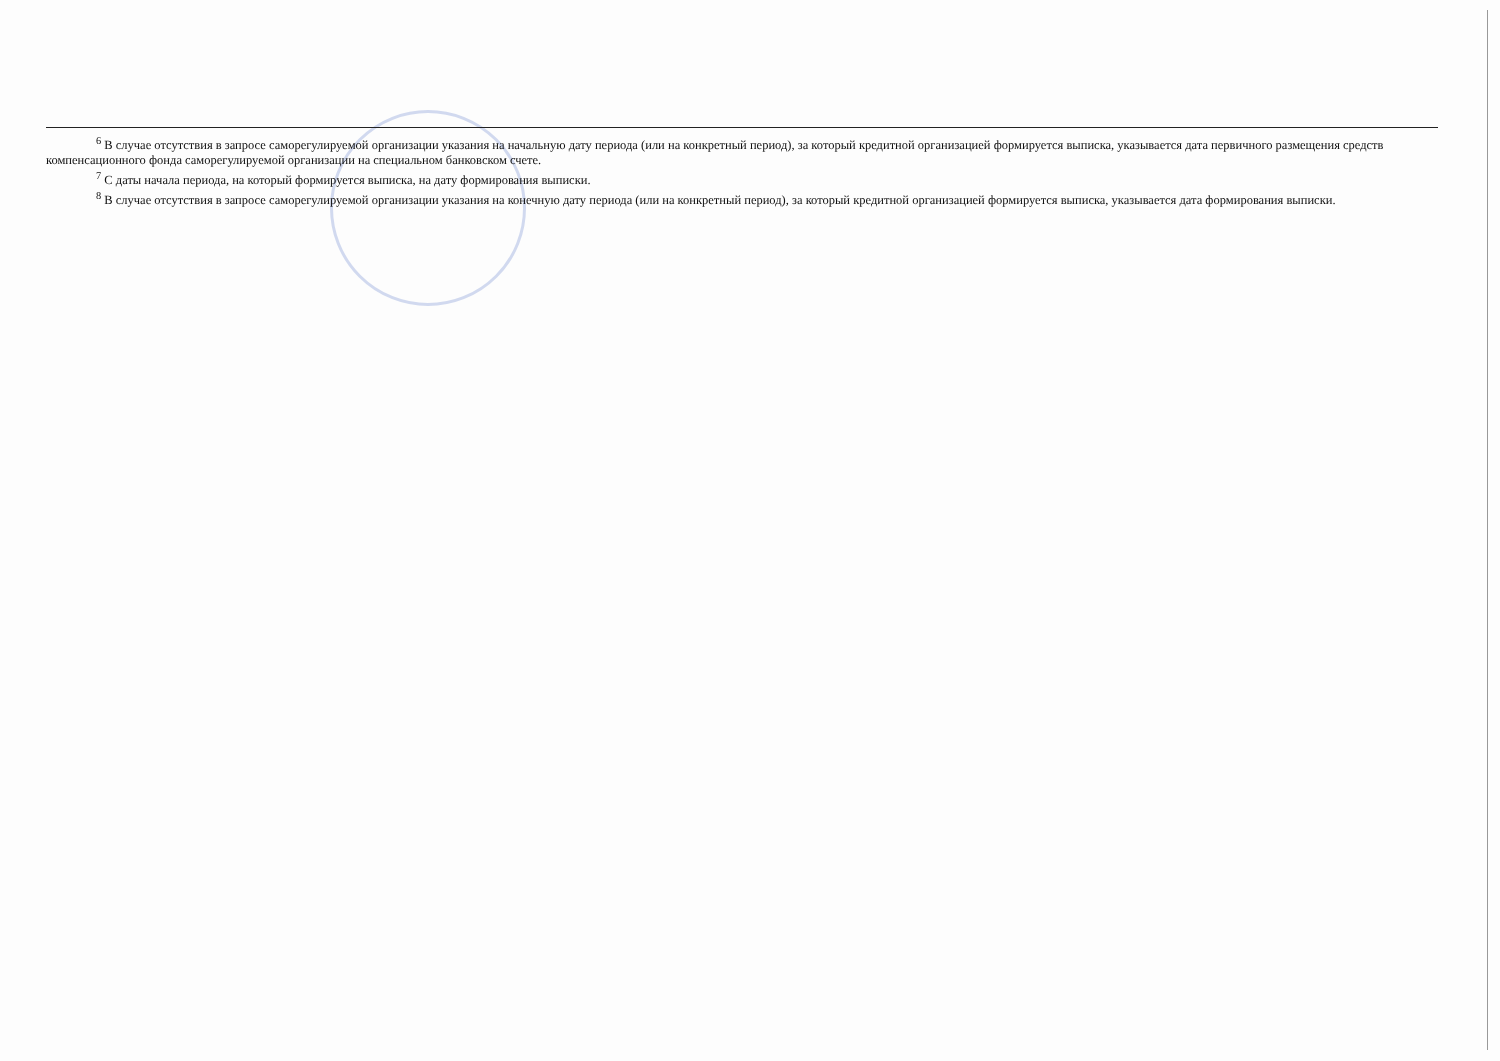<sup>6</sup> В случае отсутствия в запросе саморегулируемой организации указания на начальную дату периода (или на конкретный период), за который кредитной организацией формируется выписка, указывается дата первичного размещения средств компенсационного фонда саморегулируемой организации на специальном банковском счете.
<sup>7</sup> С даты начала периода, на который формируется выписка, на дату формирования выписки.
<sup>8</sup> В случае отсутствия в запросе саморегулируемой организации указания на конечную дату периода (или на конкретный период), за который кредитной организацией формируется выписка, указывается дата формирования выписки.